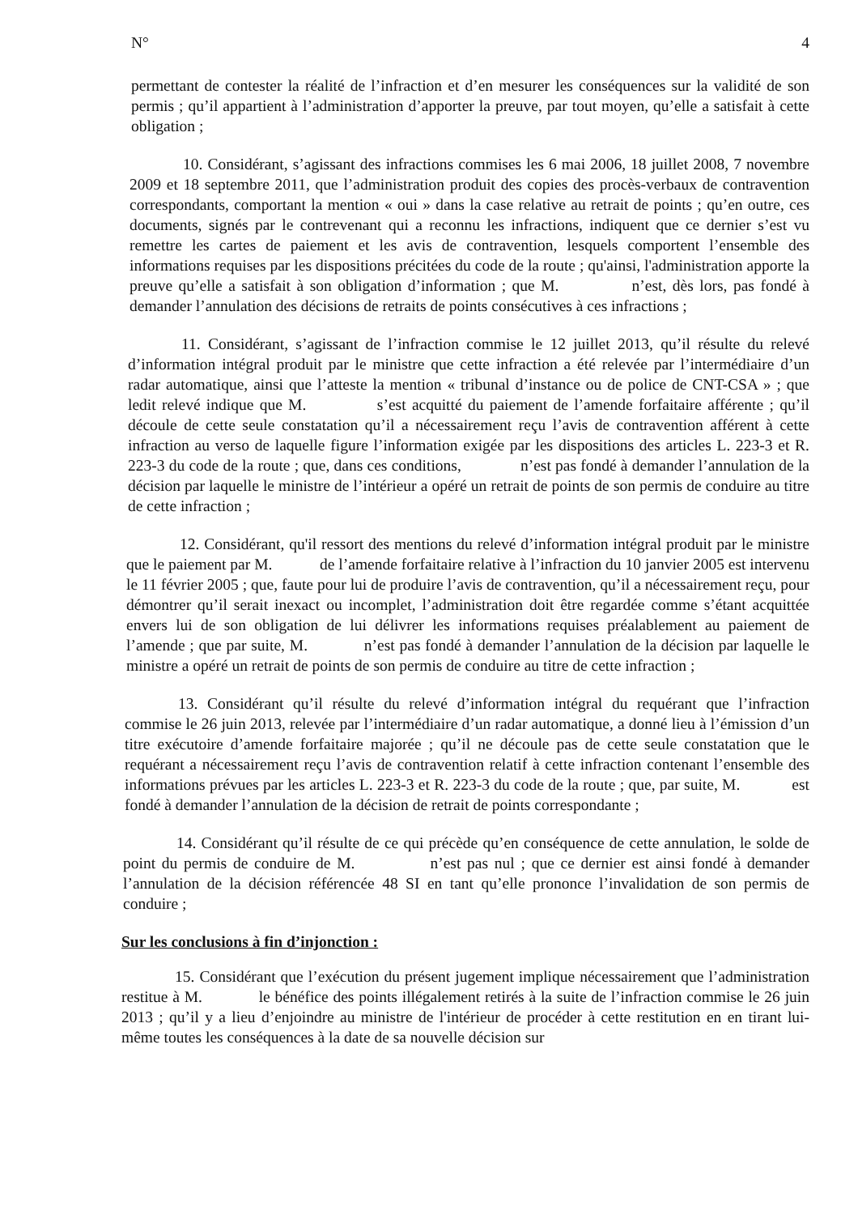N° 4
permettant de contester la réalité de l’infraction et d’en mesurer les conséquences sur la validité de son permis ; qu’il appartient à l’administration d’apporter la preuve, par tout moyen, qu’elle a satisfait à cette obligation ;
10. Considérant, s’agissant des infractions commises les 6 mai 2006, 18 juillet 2008, 7 novembre 2009 et 18 septembre 2011, que l’administration produit des copies des procès-verbaux de contravention correspondants, comportant la mention « oui » dans la case relative au retrait de points ; qu’en outre, ces documents, signés par le contrevenant qui a reconnu les infractions, indiquent que ce dernier s’est vu remettre les cartes de paiement et les avis de contravention, lesquels comportent l’ensemble des informations requises par les dispositions précitées du code de la route ; qu'ainsi, l'administration apporte la preuve qu’elle a satisfait à son obligation d’information ; que M. n’est, dès lors, pas fondé à demander l’annulation des décisions de retraits de points consécutives à ces infractions ;
11. Considérant, s’agissant de l’infraction commise le 12 juillet 2013, qu’il résulte du relevé d’information intégral produit par le ministre que cette infraction a été relevée par l’intermédiaire d’un radar automatique, ainsi que l’atteste la mention « tribunal d’instance ou de police de CNT-CSA » ; que ledit relevé indique que M. s’est acquitté du paiement de l’amende forfaitaire afférente ; qu’il découle de cette seule constatation qu’il a nécessairement reçu l’avis de contravention afférent à cette infraction au verso de laquelle figure l’information exigée par les dispositions des articles L. 223-3 et R. 223-3 du code de la route ; que, dans ces conditions, n’est pas fondé à demander l’annulation de la décision par laquelle le ministre de l’intérieur a opéré un retrait de points de son permis de conduire au titre de cette infraction ;
12. Considérant, qu'il ressort des mentions du relevé d’information intégral produit par le ministre que le paiement par M. de l’amende forfaitaire relative à l’infraction du 10 janvier 2005 est intervenu le 11 février 2005 ; que, faute pour lui de produire l’avis de contravention, qu’il a nécessairement reçu, pour démontrer qu’il serait inexact ou incomplet, l’administration doit être regardée comme s’étant acquittée envers lui de son obligation de lui délivrer les informations requises préalablement au paiement de l’amende ; que par suite, M. n’est pas fondé à demander l’annulation de la décision par laquelle le ministre a opéré un retrait de points de son permis de conduire au titre de cette infraction ;
13. Considérant qu’il résulte du relevé d’information intégral du requérant que l’infraction commise le 26 juin 2013, relevée par l’intermédiaire d’un radar automatique, a donné lieu à l’émission d’un titre exécutoire d’amende forfaitaire majorée ; qu’il ne découle pas de cette seule constatation que le requérant a nécessairement reçu l’avis de contravention relatif à cette infraction contenant l’ensemble des informations prévues par les articles L. 223-3 et R. 223-3 du code de la route ; que, par suite, M. est fondé à demander l’annulation de la décision de retrait de points correspondante ;
14. Considérant qu’il résulte de ce qui précède qu’en conséquence de cette annulation, le solde de point du permis de conduire de M. n’est pas nul ; que ce dernier est ainsi fondé à demander l’annulation de la décision référencée 48 SI en tant qu’elle prononce l’invalidation de son permis de conduire ;
Sur les conclusions à fin d’injonction :
15. Considérant que l’exécution du présent jugement implique nécessairement que l’administration restitue à M. le bénéfice des points illégalement retirés à la suite de l’infraction commise le 26 juin 2013 ; qu’il y a lieu d’enjoindre au ministre de l'intérieur de procéder à cette restitution en en tirant lui-même toutes les conséquences à la date de sa nouvelle décision sur